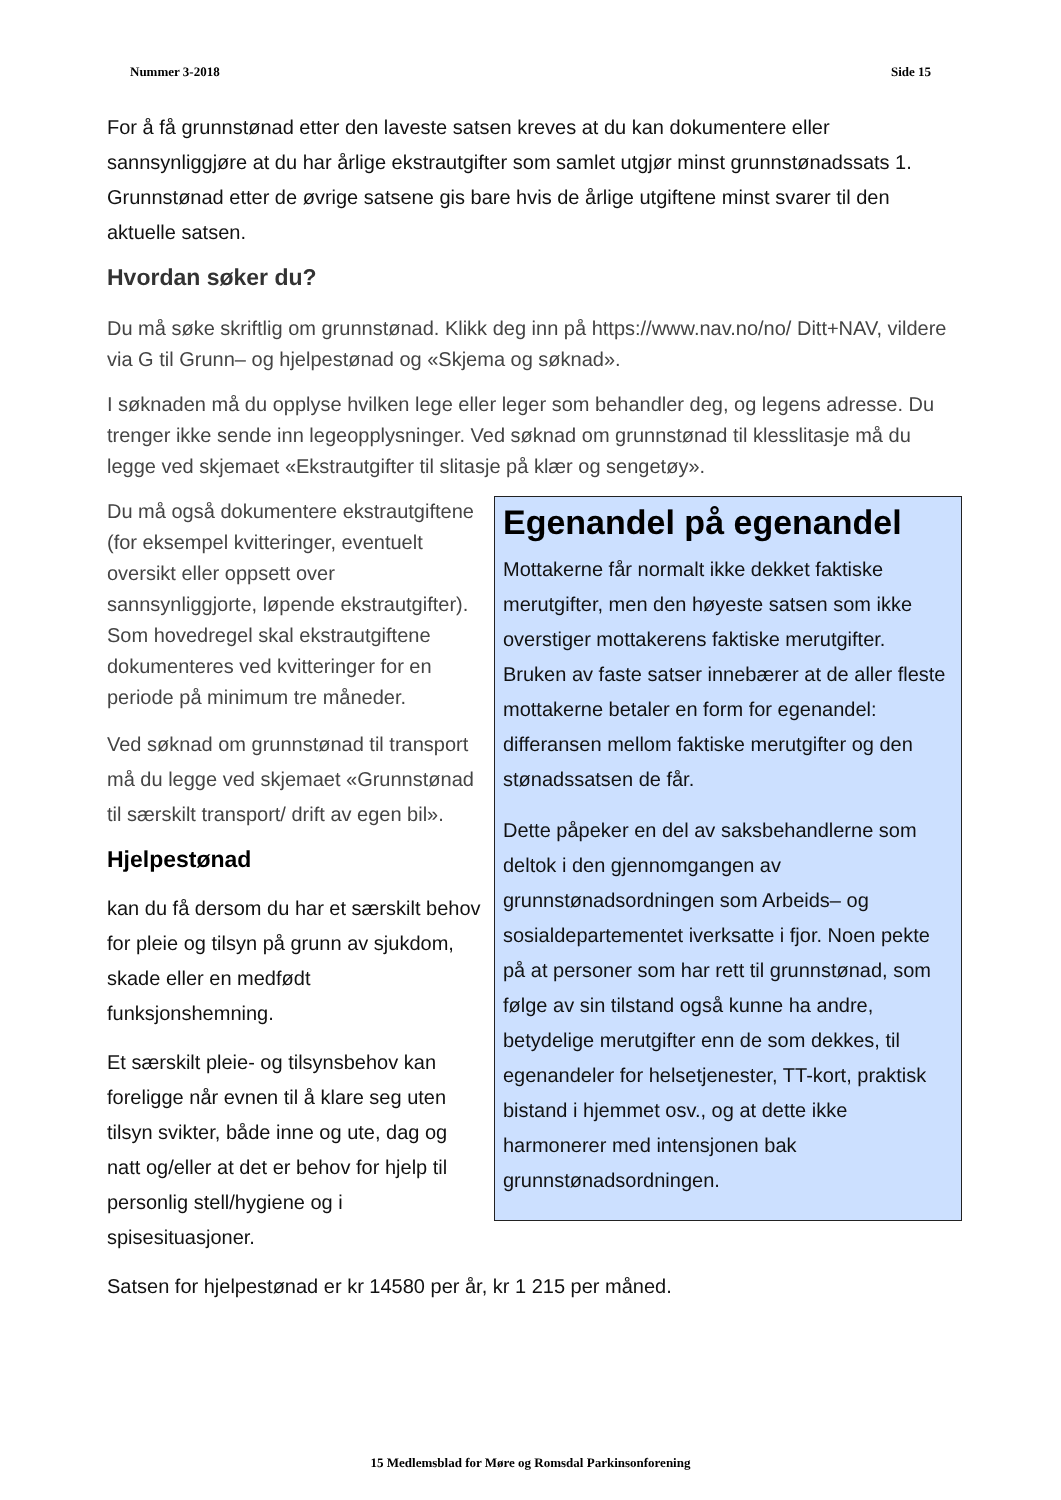Nummer 3-2018 Side 15
For å få grunnstønad etter den laveste satsen kreves at du kan dokumentere eller sannsynliggjøre at du har årlige ekstrautgifter som samlet utgjør minst grunnstønadssats 1. Grunnstønad etter de øvrige satsene gis bare hvis de årlige utgiftene minst svarer til den aktuelle satsen.
Hvordan søker du?
Du må søke skriftlig om grunnstønad. Klikk deg inn på https://www.nav.no/no/ Ditt+NAV, vildere via G til Grunn– og hjelpestønad og «Skjema og søknad».
I søknaden må du opplyse hvilken lege eller leger som behandler deg, og legens adresse. Du trenger ikke sende inn legeopplysninger. Ved søknad om grunnstønad til klesslitasje må du legge ved skjemaet «Ekstrautgifter til slitasje på klær og sengetøy».
Egenandel på egenandel
Mottakerne får normalt ikke dekket faktiske merutgifter, men den høyeste satsen som ikke overstiger mottakerens faktiske merutgifter. Bruken av faste satser innebærer at de aller fleste mottakerne betaler en form for egenandel: differansen mellom faktiske merutgifter og den stønadssatsen de får.
Dette påpeker en del av saksbehandlerne som deltok i den gjennomgangen av grunnstønadsordningen som Arbeids– og sosialdepartementet iverksatte i fjor. Noen pekte på at personer som har rett til grunnstønad, som følge av sin tilstand også kunne ha andre, betydelige merutgifter enn de som dekkes, til egenandeler for helsetjenester, TT-kort, praktisk bistand i hjemmet osv., og at dette ikke harmonerer med intensjonen bak grunnstønadsordningen.
Du må også dokumentere ekstrautgiftene (for eksempel kvitteringer, eventuelt oversikt eller oppsett over sannsynliggjorte, løpende ekstrautgifter). Som hovedregel skal ekstrautgiftene dokumenteres ved kvitteringer for en periode på minimum tre måneder.
Ved søknad om grunnstønad til transport må du legge ved skjemaet «Grunnstønad til særskilt transport/ drift av egen bil».
Hjelpestønad
kan du få dersom du har et særskilt behov for pleie og tilsyn på grunn av sjukdom, skade eller en medfødt funksjonshemning.
Et særskilt pleie- og tilsynsbehov kan foreligge når evnen til å klare seg uten tilsyn svikter, både inne og ute, dag og natt og/eller at det er behov for hjelp til personlig stell/hygiene og i spisesituasjoner.
Satsen for hjelpestønad er kr 14580 per år, kr 1 215 per måned.
15 Medlemsblad for Møre og Romsdal Parkinsonforening